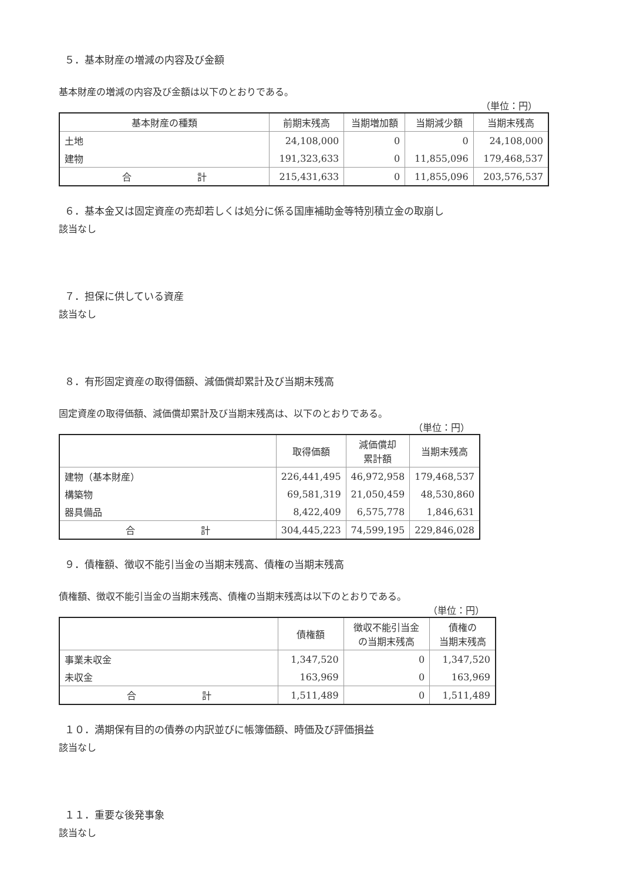５．基本財産の増減の内容及び金額
基本財産の増減の内容及び金額は以下のとおりである。
（単位：円）
| 基本財産の種類 | 前期末残高 | 当期増加額 | 当期減少額 | 当期末残高 |
| --- | --- | --- | --- | --- |
| 土地 | 24,108,000 | 0 | 0 | 24,108,000 |
| 建物 | 191,323,633 | 0 | 11,855,096 | 179,468,537 |
| 合 計 | 215,431,633 | 0 | 11,855,096 | 203,576,537 |
６．基本金又は固定資産の売却若しくは処分に係る国庫補助金等特別積立金の取崩し
該当なし
７．担保に供している資産
該当なし
８．有形固定資産の取得価額、減価償却累計及び当期末残高
固定資産の取得価額、減価償却累計及び当期末残高は、以下のとおりである。
（単位：円）
| | 取得価額 | 減価償却 累計額 | 当期末残高 |
| --- | --- | --- | --- |
| 建物（基本財産） | 226,441,495 | 46,972,958 | 179,468,537 |
| 構築物 | 69,581,319 | 21,050,459 | 48,530,860 |
| 器具備品 | 8,422,409 | 6,575,778 | 1,846,631 |
| 合 計 | 304,445,223 | 74,599,195 | 229,846,028 |
９．債権額、徴収不能引当金の当期末残高、債権の当期末残高
債権額、徴収不能引当金の当期末残高、債権の当期末残高は以下のとおりである。
（単位：円）
| | 債権額 | 徴収不能引当金 の当期末残高 | 債権の 当期末残高 |
| --- | --- | --- | --- |
| 事業未収金 | 1,347,520 | 0 | 1,347,520 |
| 未収金 | 163,969 | 0 | 163,969 |
| 合 計 | 1,511,489 | 0 | 1,511,489 |
１０．満期保有目的の債券の内訳並びに帳簿価額、時価及び評価損益
該当なし
１１．重要な後発事象
該当なし